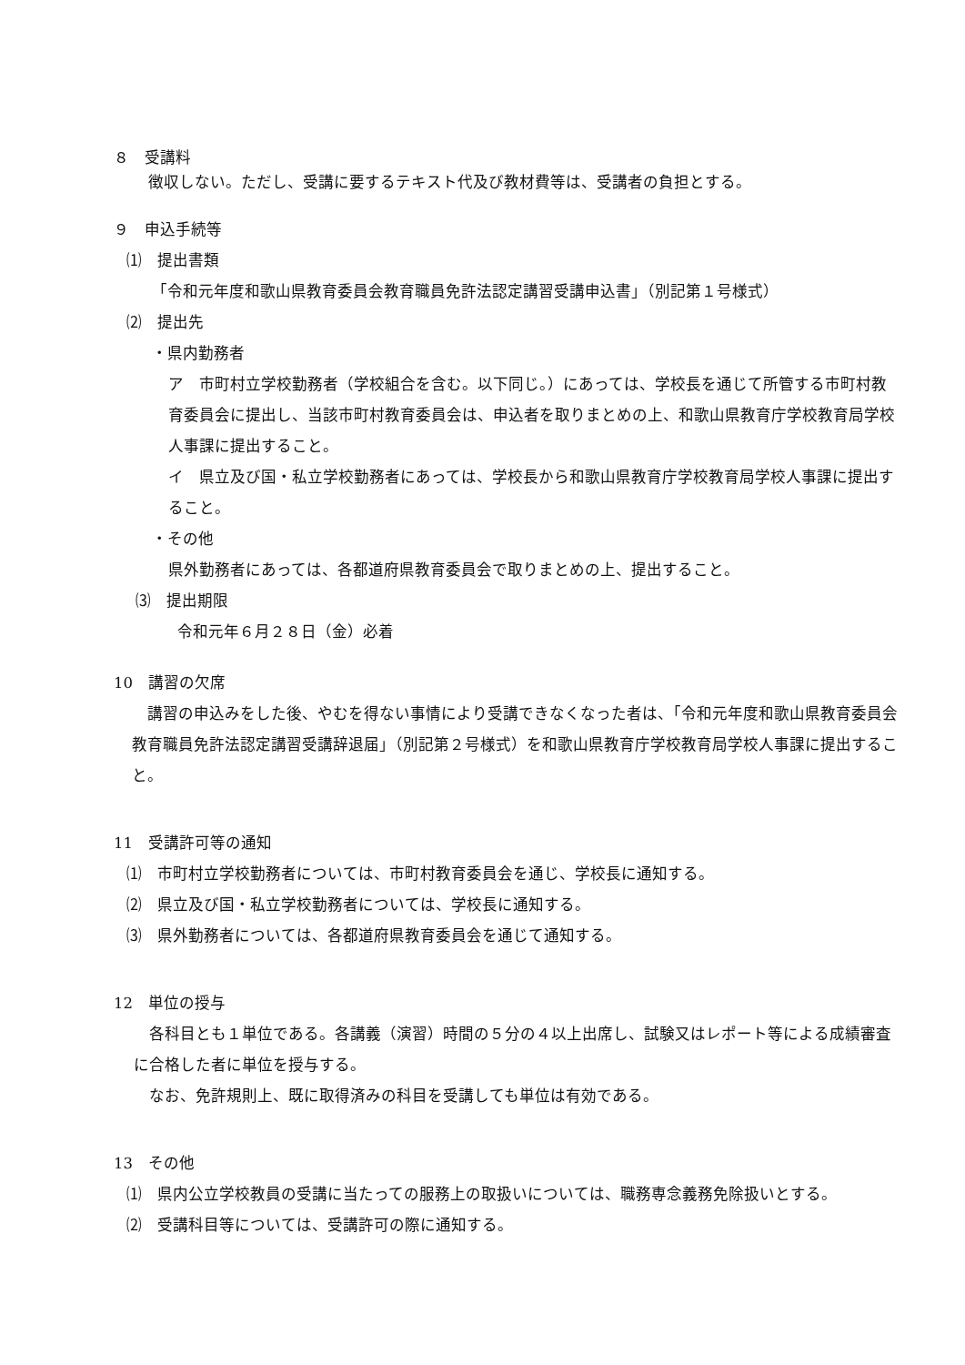８　受講料
徴収しない。ただし、受講に要するテキスト代及び教材費等は、受講者の負担とする。
９　申込手続等
⑴　提出書類
「令和元年度和歌山県教育委員会教育職員免許法認定講習受講申込書」（別記第１号様式）
⑵　提出先
・県内勤務者
ア　市町村立学校勤務者（学校組合を含む。以下同じ。）にあっては、学校長を通じて所管する市町村教育委員会に提出し、当該市町村教育委員会は、申込者を取りまとめの上、和歌山県教育庁学校教育局学校人事課に提出すること。
イ　県立及び国・私立学校勤務者にあっては、学校長から和歌山県教育庁学校教育局学校人事課に提出すること。
・その他
県外勤務者にあっては、各都道府県教育委員会で取りまとめの上、提出すること。
⑶　提出期限
令和元年６月２８日（金）必着
10　講習の欠席
　講習の申込みをした後、やむを得ない事情により受講できなくなった者は、「令和元年度和歌山県教育委員会教育職員免許法認定講習受講辞退届」（別記第２号様式）を和歌山県教育庁学校教育局学校人事課に提出すること。
11　受講許可等の通知
⑴　市町村立学校勤務者については、市町村教育委員会を通じ、学校長に通知する。
⑵　県立及び国・私立学校勤務者については、学校長に通知する。
⑶　県外勤務者については、各都道府県教育委員会を通じて通知する。
12　単位の授与
　各科目とも１単位である。各講義（演習）時間の５分の４以上出席し、試験又はレポート等による成績審査に合格した者に単位を授与する。
　なお、免許規則上、既に取得済みの科目を受講しても単位は有効である。
13　その他
⑴　県内公立学校教員の受講に当たっての服務上の取扱いについては、職務専念義務免除扱いとする。
⑵　受講科目等については、受講許可の際に通知する。